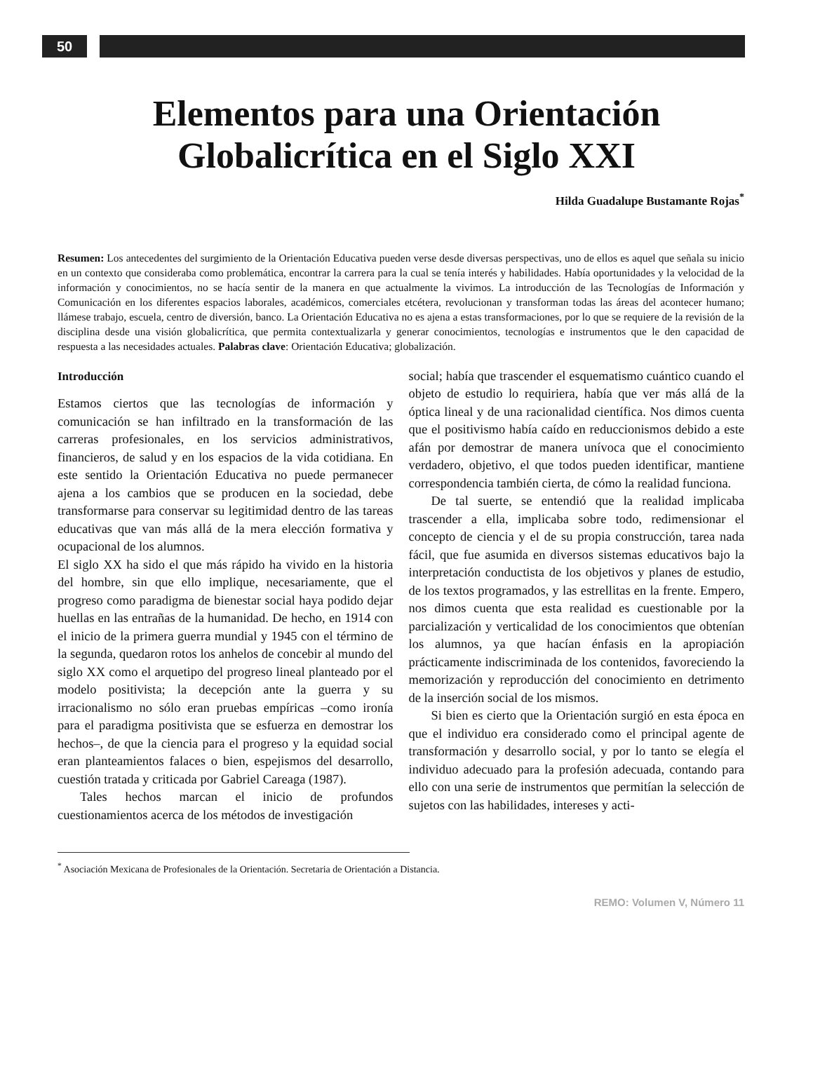50
Elementos para una Orientación
Globalicrítica en el Siglo XXI
Hilda Guadalupe Bustamante Rojas<sup>*</sup>
Resumen: Los antecedentes del surgimiento de la Orientación Educativa pueden verse desde diversas perspectivas, uno de ellos es aquel que señala su inicio en un contexto que consideraba como problemática, encontrar la carrera para la cual se tenía interés y habilidades. Había oportunidades y la velocidad de la información y conocimientos, no se hacía sentir de la manera en que actualmente la vivimos. La introducción de las Tecnologías de Información y Comunicación en los diferentes espacios laborales, académicos, comerciales etcétera, revolucionan y transforman todas las áreas del acontecer humano; llámese trabajo, escuela, centro de diversión, banco. La Orientación Educativa no es ajena a estas transformaciones, por lo que se requiere de la revisión de la disciplina desde una visión globalicrítica, que permita contextualizarla y generar conocimientos, tecnologías e instrumentos que le den capacidad de respuesta a las necesidades actuales. Palabras clave: Orientación Educativa; globalización.
Introducción
Estamos ciertos que las tecnologías de información y comunicación se han infiltrado en la transformación de las carreras profesionales, en los servicios administrativos, financieros, de salud y en los espacios de la vida cotidiana. En este sentido la Orientación Educativa no puede permanecer ajena a los cambios que se producen en la sociedad, debe transformarse para conservar su legitimidad dentro de las tareas educativas que van más allá de la mera elección formativa y ocupacional de los alumnos.
El siglo XX ha sido el que más rápido ha vivido en la historia del hombre, sin que ello implique, necesariamente, que el progreso como paradigma de bienestar social haya podido dejar huellas en las entrañas de la humanidad. De hecho, en 1914 con el inicio de la primera guerra mundial y 1945 con el término de la segunda, quedaron rotos los anhelos de concebir al mundo del siglo XX como el arquetipo del progreso lineal planteado por el modelo positivista; la decepción ante la guerra y su irracionalismo no sólo eran pruebas empíricas –como ironía para el paradigma positivista que se esfuerza en demostrar los hechos–, de que la ciencia para el progreso y la equidad social eran planteamientos falaces o bien, espejismos del desarrollo, cuestión tratada y criticada por Gabriel Careaga (1987).
Tales hechos marcan el inicio de profundos cuestionamientos acerca de los métodos de investigación
social; había que trascender el esquematismo cuántico cuando el objeto de estudio lo requiriera, había que ver más allá de la óptica lineal y de una racionalidad científica. Nos dimos cuenta que el positivismo había caído en reduccionismos debido a este afán por demostrar de manera unívoca que el conocimiento verdadero, objetivo, el que todos pueden identificar, mantiene correspondencia también cierta, de cómo la realidad funciona.
De tal suerte, se entendió que la realidad implicaba trascender a ella, implicaba sobre todo, redimensionar el concepto de ciencia y el de su propia construcción, tarea nada fácil, que fue asumida en diversos sistemas educativos bajo la interpretación conductista de los objetivos y planes de estudio, de los textos programados, y las estrellitas en la frente. Empero, nos dimos cuenta que esta realidad es cuestionable por la parcialización y verticalidad de los conocimientos que obtenían los alumnos, ya que hacían énfasis en la apropiación prácticamente indiscriminada de los contenidos, favoreciendo la memorización y reproducción del conocimiento en detrimento de la inserción social de los mismos.
Si bien es cierto que la Orientación surgió en esta época en que el individuo era considerado como el principal agente de transformación y desarrollo social, y por lo tanto se elegía el individuo adecuado para la profesión adecuada, contando para ello con una serie de instrumentos que permitían la selección de sujetos con las habilidades, intereses y acti-
<sup>*</sup> Asociación Mexicana de Profesionales de la Orientación. Secretaria de Orientación a Distancia.
REMO: Volumen V, Número 11